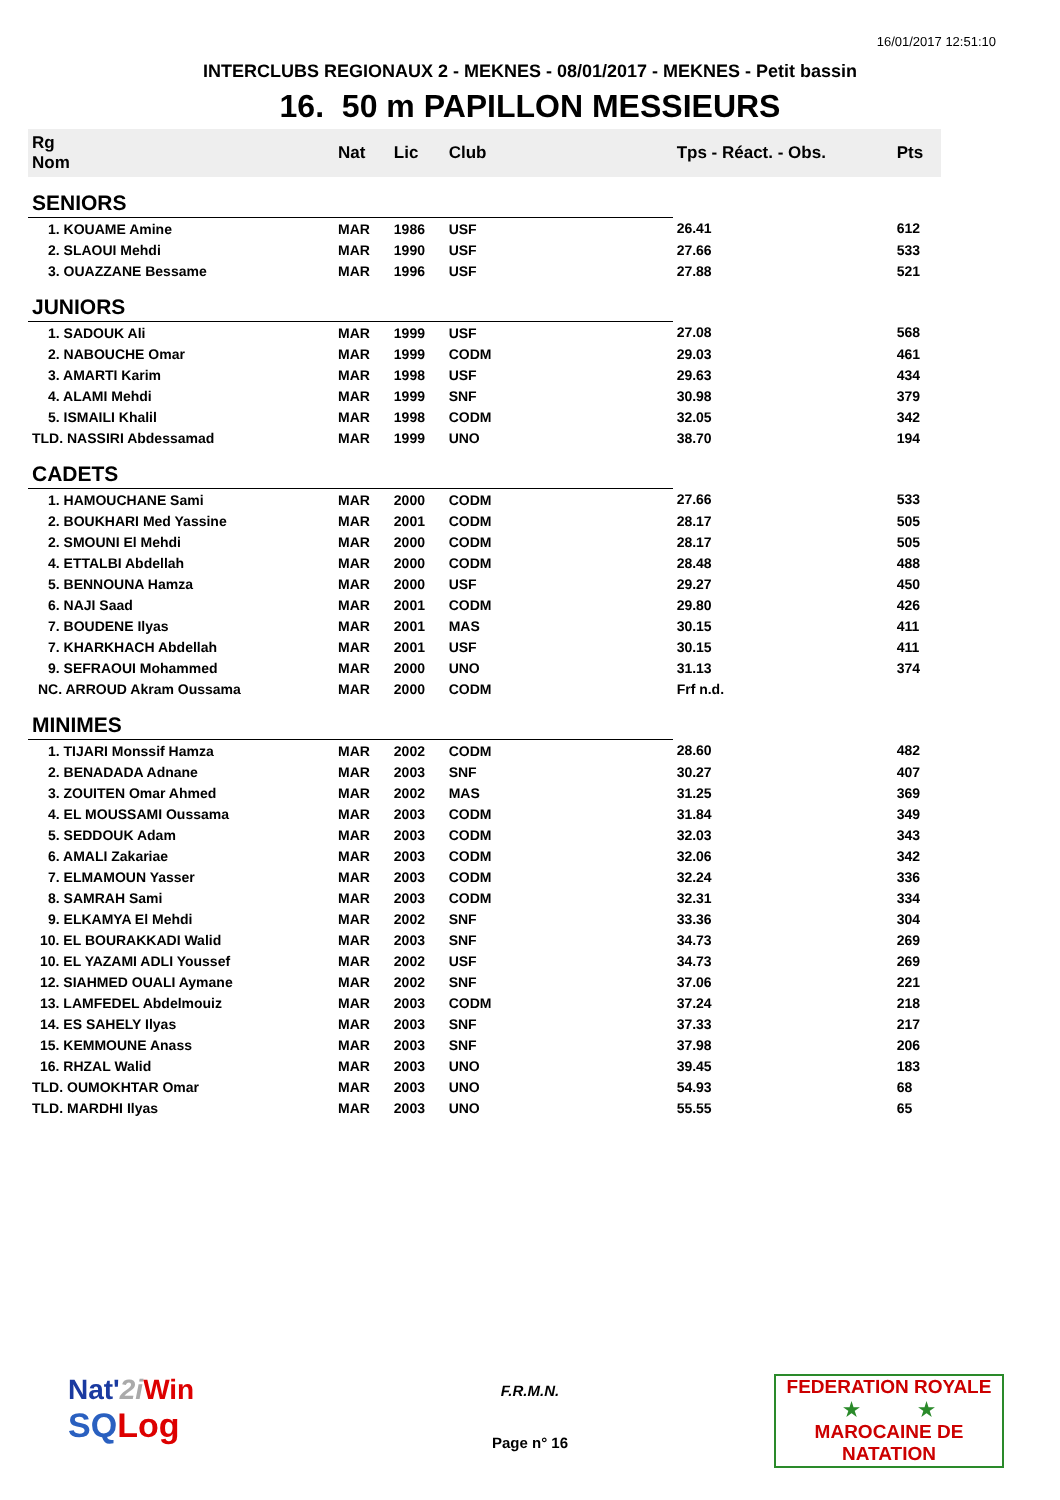16/01/2017 12:51:10
INTERCLUBS REGIONAUX 2 - MEKNES - 08/01/2017 - MEKNES - Petit bassin
16. 50 m PAPILLON MESSIEURS
| Rg Nom | | Nat | Lic | Club | Tps - Réact. - Obs. | Pts |
| --- | --- | --- | --- | --- | --- | --- |
| SENIORS | | | | | | |
| 1. KOUAME Amine | | MAR | 1986 | USF | 26.41 | 612 |
| 2. SLAOUI Mehdi | | MAR | 1990 | USF | 27.66 | 533 |
| 3. OUAZZANE Bessame | | MAR | 1996 | USF | 27.88 | 521 |
| JUNIORS | | | | | | |
| 1. SADOUK Ali | | MAR | 1999 | USF | 27.08 | 568 |
| 2. NABOUCHE Omar | | MAR | 1999 | CODM | 29.03 | 461 |
| 3. AMARTI Karim | | MAR | 1998 | USF | 29.63 | 434 |
| 4. ALAMI Mehdi | | MAR | 1999 | SNF | 30.98 | 379 |
| 5. ISMAILI Khalil | | MAR | 1998 | CODM | 32.05 | 342 |
| TLD. NASSIRI Abdessamad | | MAR | 1999 | UNO | 38.70 | 194 |
| CADETS | | | | | | |
| 1. HAMOUCHANE Sami | | MAR | 2000 | CODM | 27.66 | 533 |
| 2. BOUKHARI Med Yassine | | MAR | 2001 | CODM | 28.17 | 505 |
| 2. SMOUNI El Mehdi | | MAR | 2000 | CODM | 28.17 | 505 |
| 4. ETTALBI Abdellah | | MAR | 2000 | CODM | 28.48 | 488 |
| 5. BENNOUNA Hamza | | MAR | 2000 | USF | 29.27 | 450 |
| 6. NAJI Saad | | MAR | 2001 | CODM | 29.80 | 426 |
| 7. BOUDENE Ilyas | | MAR | 2001 | MAS | 30.15 | 411 |
| 7. KHARKHACH Abdellah | | MAR | 2001 | USF | 30.15 | 411 |
| 9. SEFRAOUI Mohammed | | MAR | 2000 | UNO | 31.13 | 374 |
| NC. ARROUD Akram Oussama | | MAR | 2000 | CODM | Frf n.d. | |
| MINIMES | | | | | | |
| 1. TIJARI Monssif Hamza | | MAR | 2002 | CODM | 28.60 | 482 |
| 2. BENADADA Adnane | | MAR | 2003 | SNF | 30.27 | 407 |
| 3. ZOUITEN Omar Ahmed | | MAR | 2002 | MAS | 31.25 | 369 |
| 4. EL MOUSSAMI Oussama | | MAR | 2003 | CODM | 31.84 | 349 |
| 5. SEDDOUK Adam | | MAR | 2003 | CODM | 32.03 | 343 |
| 6. AMALI Zakariae | | MAR | 2003 | CODM | 32.06 | 342 |
| 7. ELMAMOUN Yasser | | MAR | 2003 | CODM | 32.24 | 336 |
| 8. SAMRAH Sami | | MAR | 2003 | CODM | 32.31 | 334 |
| 9. ELKAMYA El Mehdi | | MAR | 2002 | SNF | 33.36 | 304 |
| 10. EL BOURAKKADI Walid | | MAR | 2003 | SNF | 34.73 | 269 |
| 10. EL YAZAMI ADLI Youssef | | MAR | 2002 | USF | 34.73 | 269 |
| 12. SIAHMED OUALI Aymane | | MAR | 2002 | SNF | 37.06 | 221 |
| 13. LAMFEDEL Abdelmouiz | | MAR | 2003 | CODM | 37.24 | 218 |
| 14. ES SAHELY Ilyas | | MAR | 2003 | SNF | 37.33 | 217 |
| 15. KEMMOUNE Anass | | MAR | 2003 | SNF | 37.98 | 206 |
| 16. RHZAL Walid | | MAR | 2003 | UNO | 39.45 | 183 |
| TLD. OUMOKHTAR Omar | | MAR | 2003 | UNO | 54.93 | 68 |
| TLD. MARDHI Ilyas | | MAR | 2003 | UNO | 55.55 | 65 |
Nat'2i Win
SQLog
F.R.M.N.
Page n° 16
FEDERATION ROYALE
★ ★
MAROCAINE DE NATATION